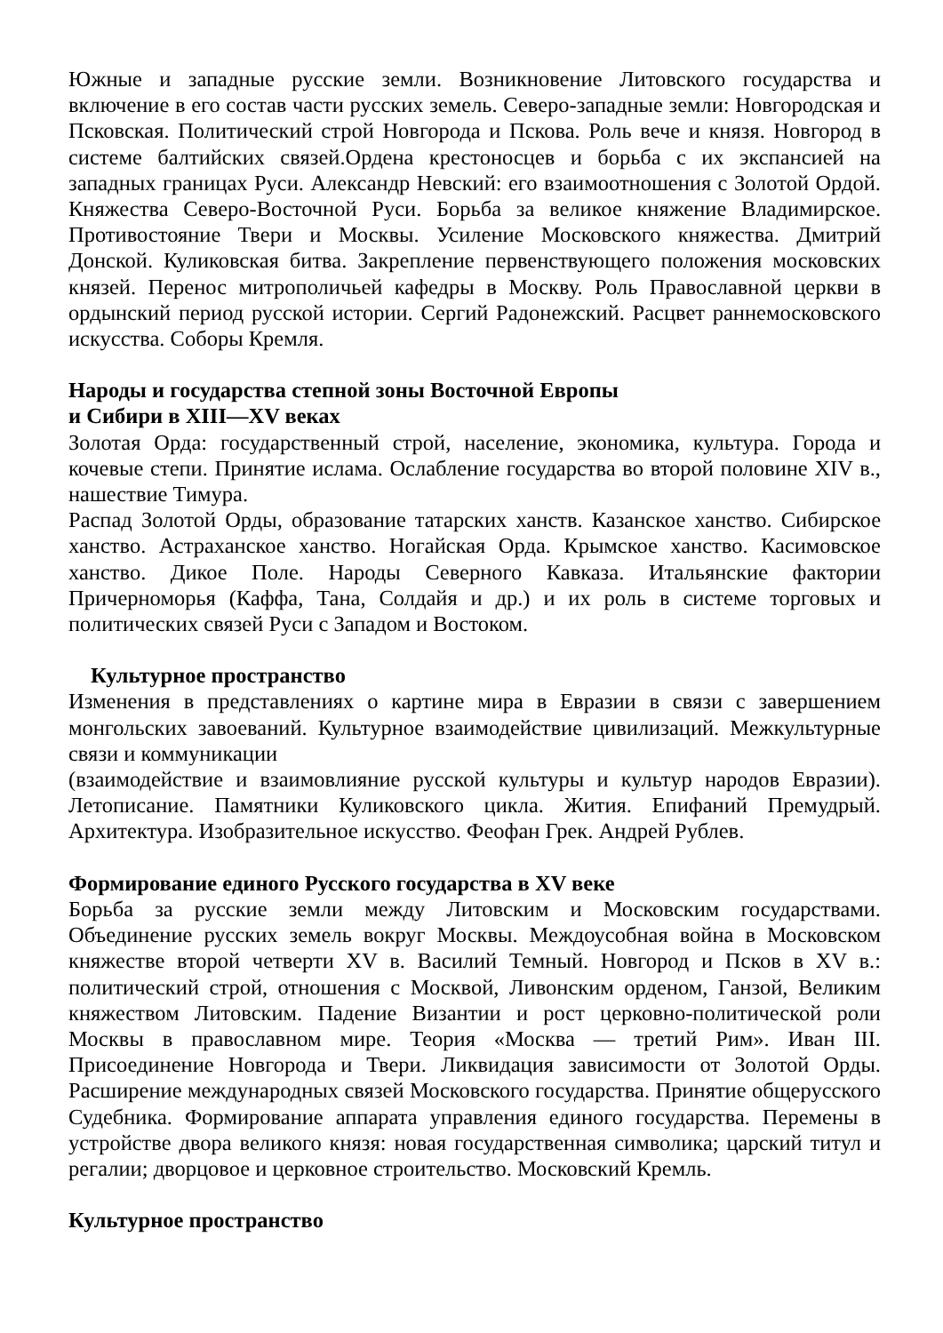Южные и западные русские земли. Возникновение Литовского государства и включение в его состав части русских земель. Северо-западные земли: Новгородская и Псковская. Политический строй Новгорода и Пскова. Роль вече и князя. Новгород в системе балтийских связей.Ордена крестоносцев и борьба с их экспансией на западных границах Руси. Александр Невский: его взаимоотношения с Золотой Ордой. Княжества Северо-Восточной Руси. Борьба за великое княжение Владимирское. Противостояние Твери и Москвы. Усиление Московского княжества. Дмитрий Донской. Куликовская битва. Закрепление первенствующего положения московских князей. Перенос митрополичьей кафедры в Москву. Роль Православной церкви в ордынский период русской истории. Сергий Радонежский. Расцвет раннемосковского искусства. Соборы Кремля.
Народы и государства степной зоны Восточной Европы
и Сибири в XIII—XV веках
Золотая Орда: государственный строй, население, экономика, культура. Города и кочевые степи. Принятие ислама. Ослабление государства во второй половине XIV в., нашествие Тимура.
Распад Золотой Орды, образование татарских ханств. Казанское ханство. Сибирское ханство. Астраханское ханство. Ногайская Орда. Крымское ханство. Касимовское ханство. Дикое Поле. Народы Северного Кавказа. Итальянские фактории Причерноморья (Каффа, Тана, Солдайя и др.) и их роль в системе торговых и политических связей Руси с Западом и Востоком.
Культурное пространство
Изменения в представлениях о картине мира в Евразии в связи с завершением монгольских завоеваний. Культурное взаимодействие цивилизаций. Межкультурные связи и коммуникации
(взаимодействие и взаимовлияние русской культуры и культур народов Евразии). Летописание. Памятники Куликовского цикла. Жития. Епифаний Премудрый. Архитектура. Изобразительное искусство. Феофан Грек. Андрей Рублев.
Формирование единого Русского государства в XV веке
Борьба за русские земли между Литовским и Московским государствами. Объединение русских земель вокруг Москвы. Междоусобная война в Московском княжестве второй четверти XV в. Василий Темный. Новгород и Псков в XV в.: политический строй, отношения с Москвой, Ливонским орденом, Ганзой, Великим княжеством Литовским. Падение Византии и рост церковно-политической роли Москвы в православном мире. Теория «Москва — третий Рим». Иван III. Присоединение Новгорода и Твери. Ликвидация зависимости от Золотой Орды. Расширение международных связей Московского государства. Принятие общерусского Судебника. Формирование аппарата управления единого государства. Перемены в устройстве двора великого князя: новая государственная символика; царский титул и регалии; дворцовое и церковное строительство. Московский Кремль.
Культурное пространство